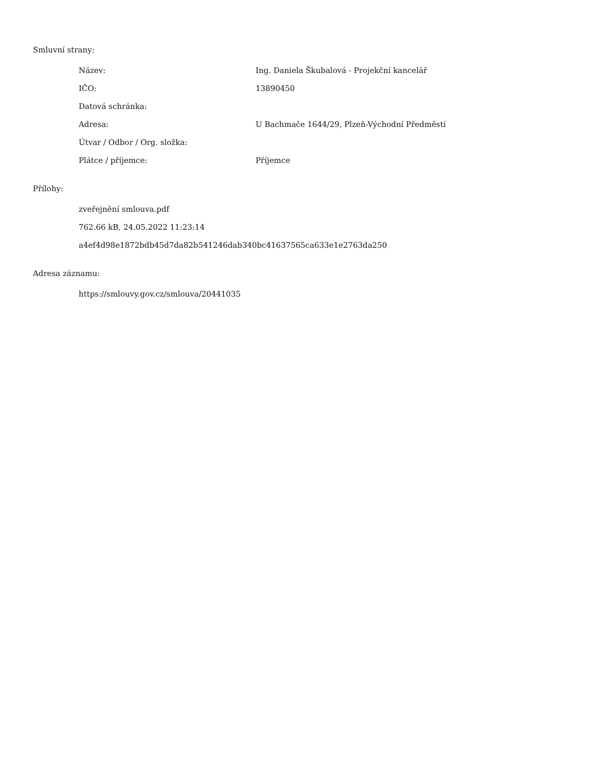Smluvní strany:
| Název: | Ing. Daniela Škubalová - Projekční kancelář |
| IČO: | 13890450 |
| Datová schránka: | |
| Adresa: | U Bachmače 1644/29, Plzeň-Východní Předměstí |
| Útvar / Odbor / Org. složka: | |
| Plátce / příjemce: | Příjemce |
Přílohy:
zveřejnění smlouva.pdf
762.66 kB, 24.05.2022 11:23:14
a4ef4d98e1872bdb45d7da82b541246dab340bc41637565ca633e1e2763da250
Adresa záznamu:
https://smlouvy.gov.cz/smlouva/20441035